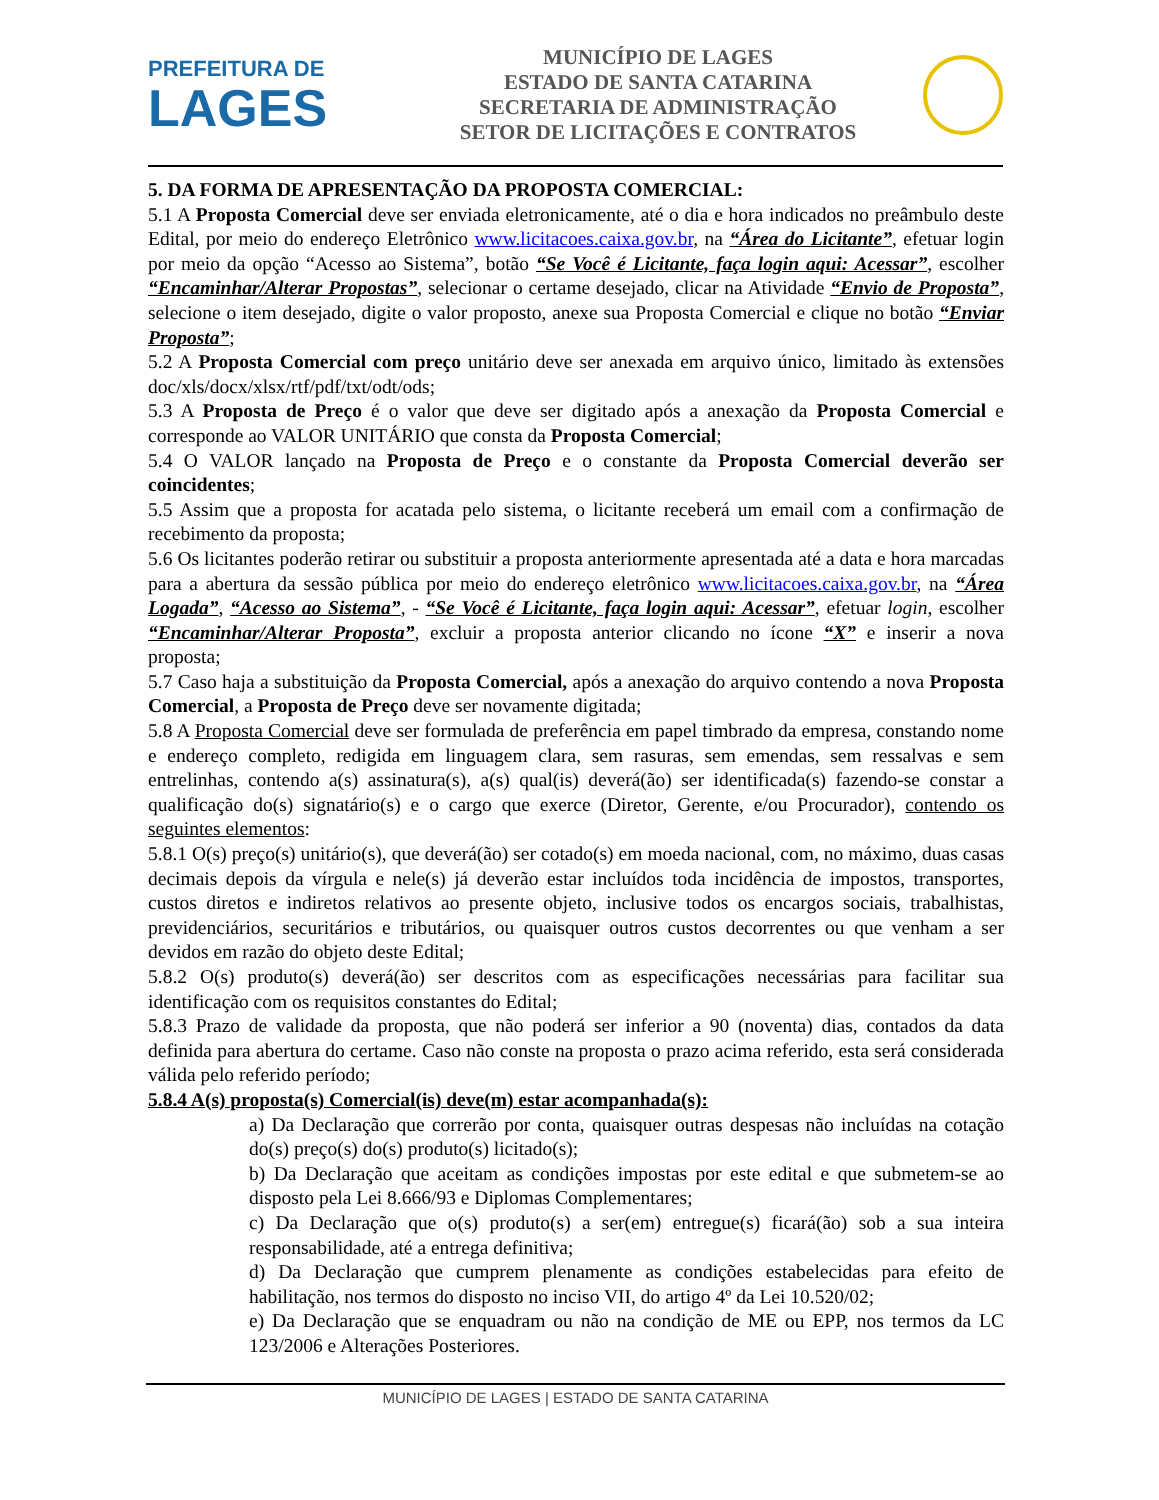PREFEITURA DE
LAGES
MUNICÍPIO DE LAGES
ESTADO DE SANTA CATARINA
SECRETARIA DE ADMINISTRAÇÃO
SETOR DE LICITAÇÕES E CONTRATOS
5. DA FORMA DE APRESENTAÇÃO DA PROPOSTA COMERCIAL:
5.1 A Proposta Comercial deve ser enviada eletronicamente, até o dia e hora indicados no preâmbulo deste Edital, por meio do endereço Eletrônico www.licitacoes.caixa.gov.br, na “Área do Licitante”, efetuar login por meio da opção “Acesso ao Sistema”, botão “Se Você é Licitante, faça login aqui: Acessar”, escolher “Encaminhar/Alterar Propostas”, selecionar o certame desejado, clicar na Atividade “Envio de Proposta”, selecione o item desejado, digite o valor proposto, anexe sua Proposta Comercial e clique no botão “Enviar Proposta”;
5.2 A Proposta Comercial com preço unitário deve ser anexada em arquivo único, limitado às extensões doc/xls/docx/xlsx/rtf/pdf/txt/odt/ods;
5.3 A Proposta de Preço é o valor que deve ser digitado após a anexação da Proposta Comercial e corresponde ao VALOR UNITÁRIO que consta da Proposta Comercial;
5.4 O VALOR lançado na Proposta de Preço e o constante da Proposta Comercial deverão ser coincidentes;
5.5 Assim que a proposta for acatada pelo sistema, o licitante receberá um email com a confirmação de recebimento da proposta;
5.6 Os licitantes poderão retirar ou substituir a proposta anteriormente apresentada até a data e hora marcadas para a abertura da sessão pública por meio do endereço eletrônico www.licitacoes.caixa.gov.br, na “Área Logada”, “Acesso ao Sistema”, - “Se Você é Licitante, faça login aqui: Acessar”, efetuar login, escolher “Encaminhar/Alterar Proposta”, excluir a proposta anterior clicando no ícone “X” e inserir a nova proposta;
5.7 Caso haja a substituição da Proposta Comercial, após a anexação do arquivo contendo a nova Proposta Comercial, a Proposta de Preço deve ser novamente digitada;
5.8 A Proposta Comercial deve ser formulada de preferência em papel timbrado da empresa, constando nome e endereço completo, redigida em linguagem clara, sem rasuras, sem emendas, sem ressalvas e sem entrelinhas, contendo a(s) assinatura(s), a(s) qual(is) deverá(ão) ser identificada(s) fazendo-se constar a qualificação do(s) signatário(s) e o cargo que exerce (Diretor, Gerente, e/ou Procurador), contendo os seguintes elementos:
5.8.1 O(s) preço(s) unitário(s), que deverá(ão) ser cotado(s) em moeda nacional, com, no máximo, duas casas decimais depois da vírgula e nele(s) já deverão estar incluídos toda incidência de impostos, transportes, custos diretos e indiretos relativos ao presente objeto, inclusive todos os encargos sociais, trabalhistas, previdenciários, securitários e tributários, ou quaisquer outros custos decorrentes ou que venham a ser devidos em razão do objeto deste Edital;
5.8.2 O(s) produto(s) deverá(ão) ser descritos com as especificações necessárias para facilitar sua identificação com os requisitos constantes do Edital;
5.8.3 Prazo de validade da proposta, que não poderá ser inferior a 90 (noventa) dias, contados da data definida para abertura do certame. Caso não conste na proposta o prazo acima referido, esta será considerada válida pelo referido período;
5.8.4 A(s) proposta(s) Comercial(is) deve(m) estar acompanhada(s):
a) Da Declaração que correrão por conta, quaisquer outras despesas não incluídas na cotação do(s) preço(s) do(s) produto(s) licitado(s);
b) Da Declaração que aceitam as condições impostas por este edital e que submetem-se ao disposto pela Lei 8.666/93 e Diplomas Complementares;
c) Da Declaração que o(s) produto(s) a ser(em) entregue(s) ficará(ão) sob a sua inteira responsabilidade, até a entrega definitiva;
d) Da Declaração que cumprem plenamente as condições estabelecidas para efeito de habilitação, nos termos do disposto no inciso VII, do artigo 4º da Lei 10.520/02;
e) Da Declaração que se enquadram ou não na condição de ME ou EPP, nos termos da LC 123/2006 e Alterações Posteriores.
MUNICÍPIO DE LAGES | ESTADO DE SANTA CATARINA